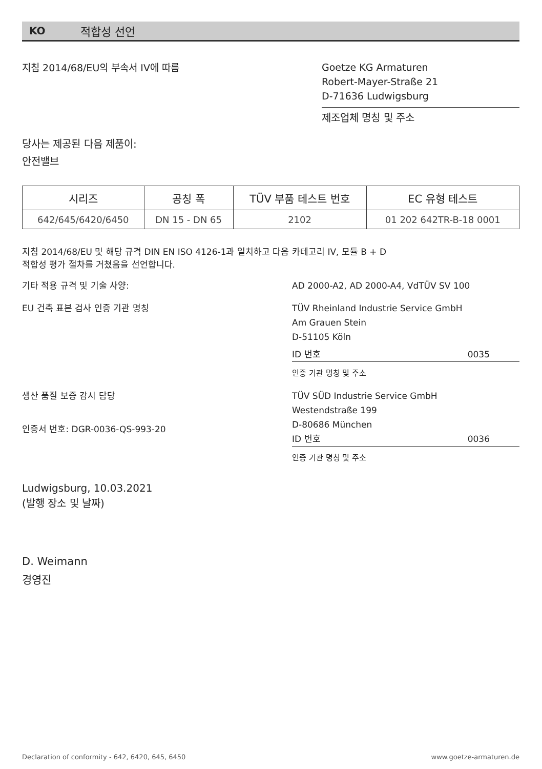KO 적합성 선언
지침 2014/68/EU의 부속서 IV에 따름
Goetze KG Armaturen
Robert-Mayer-Straße 21
D-71636 Ludwigsburg
제조업체 명칭 및 주소
당사는 제공된 다음 제품이:
안전밸브
| 시리즈 | 공칭 폭 | TÜV 부품 테스트 번호 | EC 유형 테스트 |
| --- | --- | --- | --- |
| 642/645/6420/6450 | DN 15 - DN 65 | 2102 | 01 202 642TR-B-18 0001 |
지침 2014/68/EU 및 해당 규격 DIN EN ISO 4126-1과 일치하고 다음 적합성 평가 절차를 거쳤음을 선언합니다.
카테고리 IV, 모듈 B + D
기타 적용 규격 및 기술 사양:
AD 2000-A2, AD 2000-A4, VdTÜV SV 100
EU 건축 표본 검사 인증 기관 명칭
TÜV Rheinland Industrie Service GmbH
Am Grauen Stein
D-51105 Köln
ID 번호 0035
인증 기관 명칭 및 주소
생산 품질 보증 감시 담당
인증서 번호: DGR-0036-QS-993-20
TÜV SÜD Industrie Service GmbH
Westendstraße 199
D-80686 München
ID 번호 0036
인증 기관 명칭 및 주소
Ludwigsburg, 10.03.2021
(발행 장소 및 날짜)
D. Weimann
경영진
Declaration of conformity - 642, 6420, 645, 6450 www.goetze-armaturen.de